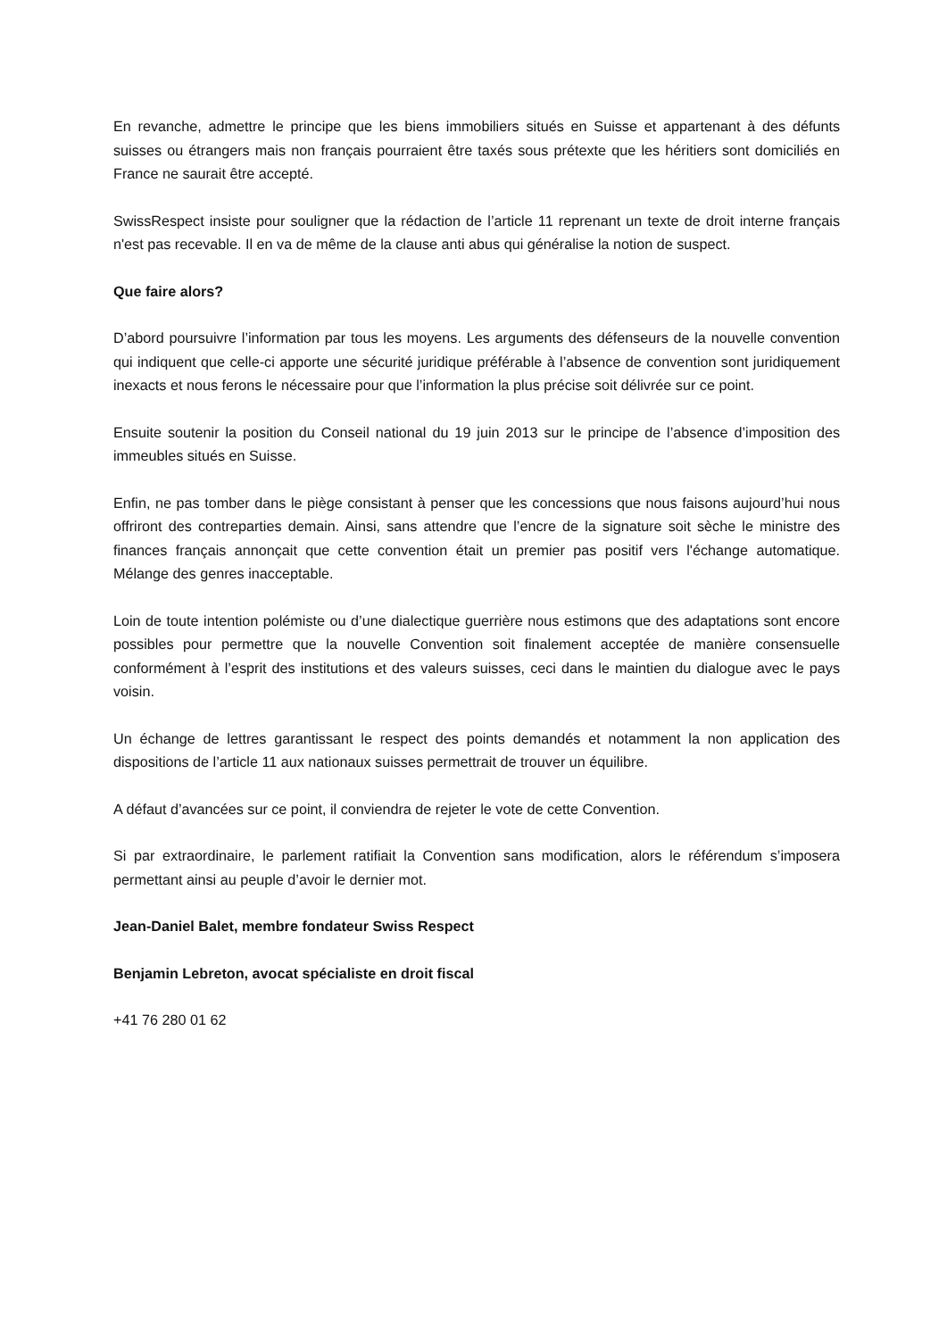En revanche, admettre le principe que les biens immobiliers situés en Suisse et appartenant à des défunts suisses ou étrangers mais non français pourraient être taxés sous prétexte que les héritiers sont domiciliés en France ne saurait être accepté.
SwissRespect insiste pour souligner que la rédaction de l’article 11 reprenant un texte de droit interne français n'est pas recevable. Il en va de même de la clause anti abus qui généralise la notion de suspect.
Que faire alors?
D’abord poursuivre l’information par tous les moyens. Les arguments des défenseurs de la nouvelle convention qui indiquent que celle-ci apporte une sécurité juridique préférable à l’absence de convention sont juridiquement inexacts et nous ferons le nécessaire pour que l’information la plus précise soit délivrée sur ce point.
Ensuite soutenir la position du Conseil national du 19 juin 2013 sur le principe de l’absence d’imposition des immeubles situés en Suisse.
Enfin, ne pas tomber dans le piège consistant à penser que les concessions que nous faisons aujourd’hui nous offriront des contreparties demain. Ainsi, sans attendre que l’encre de la signature soit sèche le ministre des finances français annonçait que cette convention était un premier pas positif vers l'échange automatique. Mélange des genres inacceptable.
Loin de toute intention polémiste ou d’une dialectique guerrière nous estimons que des adaptations sont encore possibles pour permettre que la nouvelle Convention soit finalement acceptée de manière consensuelle conformément à l’esprit des institutions et des valeurs suisses, ceci dans le maintien du dialogue avec le pays voisin.
Un échange de lettres garantissant le respect des points demandés et notamment la non application des dispositions de l’article 11 aux nationaux suisses permettrait de trouver un équilibre.
A défaut d’avancées sur ce point, il conviendra de rejeter le vote de cette Convention.
Si par extraordinaire, le parlement ratifiait la Convention sans modification, alors le référendum s’imposera permettant ainsi au peuple d’avoir le dernier mot.
Jean-Daniel Balet, membre fondateur Swiss Respect
Benjamin Lebreton, avocat spécialiste en droit fiscal
+41 76 280 01 62